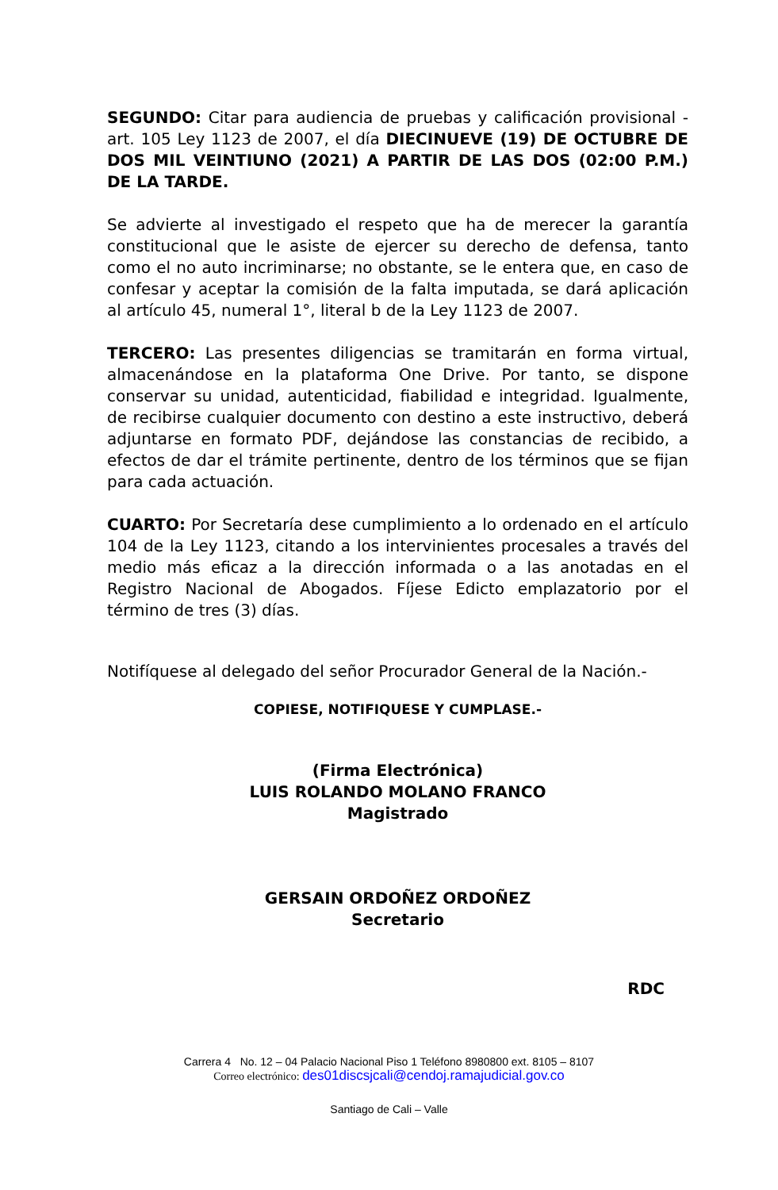SEGUNDO: Citar para audiencia de pruebas y calificación provisional - art. 105 Ley 1123 de 2007, el día DIECINUEVE (19) DE OCTUBRE DE DOS MIL VEINTIUNO (2021) A PARTIR DE LAS DOS (02:00 P.M.) DE LA TARDE.
Se advierte al investigado el respeto que ha de merecer la garantía constitucional que le asiste de ejercer su derecho de defensa, tanto como el no auto incriminarse; no obstante, se le entera que, en caso de confesar y aceptar la comisión de la falta imputada, se dará aplicación al artículo 45, numeral 1°, literal b de la Ley 1123 de 2007.
TERCERO: Las presentes diligencias se tramitarán en forma virtual, almacenándose en la plataforma One Drive. Por tanto, se dispone conservar su unidad, autenticidad, fiabilidad e integridad. Igualmente, de recibirse cualquier documento con destino a este instructivo, deberá adjuntarse en formato PDF, dejándose las constancias de recibido, a efectos de dar el trámite pertinente, dentro de los términos que se fijan para cada actuación.
CUARTO: Por Secretaría dese cumplimiento a lo ordenado en el artículo 104 de la Ley 1123, citando a los intervinientes procesales a través del medio más eficaz a la dirección informada o a las anotadas en el Registro Nacional de Abogados. Fíjese Edicto emplazatorio por el término de tres (3) días.
Notifíquese al delegado del señor Procurador General de la Nación.-
COPIESE, NOTIFIQUESE Y CUMPLASE.-
(Firma Electrónica)
LUIS ROLANDO MOLANO FRANCO
Magistrado
GERSAIN ORDOÑEZ ORDOÑEZ
Secretario
RDC
Carrera 4 No. 12 – 04 Palacio Nacional Piso 1 Teléfono 8980800 ext. 8105 – 8107
Correo electrónico: des01discsjcali@cendoj.ramajudicial.gov.co
Santiago de Cali – Valle